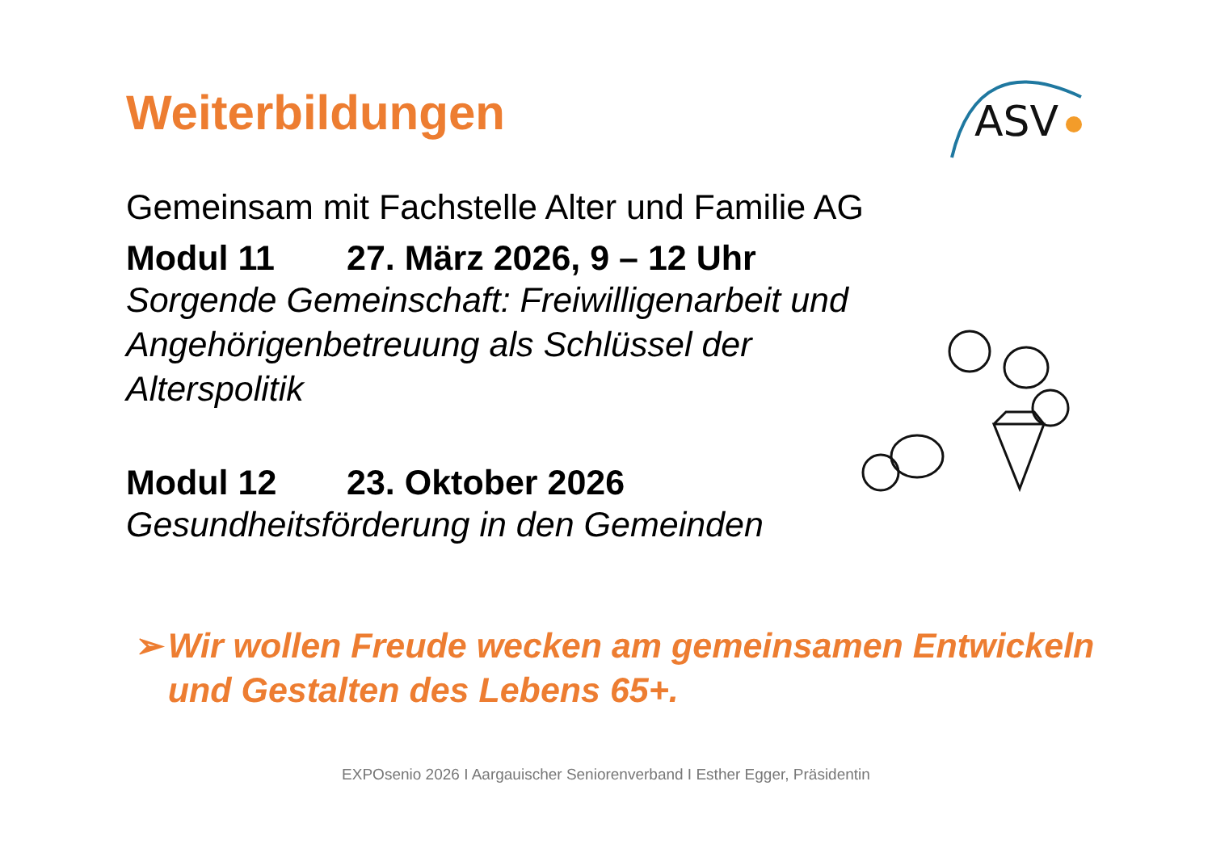ASV
Weiterbildungen
Gemeinsam mit Fachstelle Alter und Familie AG
Modul 11 27. März 2026, 9 – 12 Uhr
Sorgende Gemeinschaft: Freiwilligenarbeit und Angehörigenbetreuung als Schlüssel der Alterspolitik
Modul 12 23. Oktober 2026
Gesundheitsförderung in den Gemeinden
➢ Wir wollen Freude wecken am gemeinsamen Entwickeln und Gestalten des Lebens 65+.
EXPOsenio 2026 I Aargauischer Seniorenverband I Esther Egger, Präsidentin